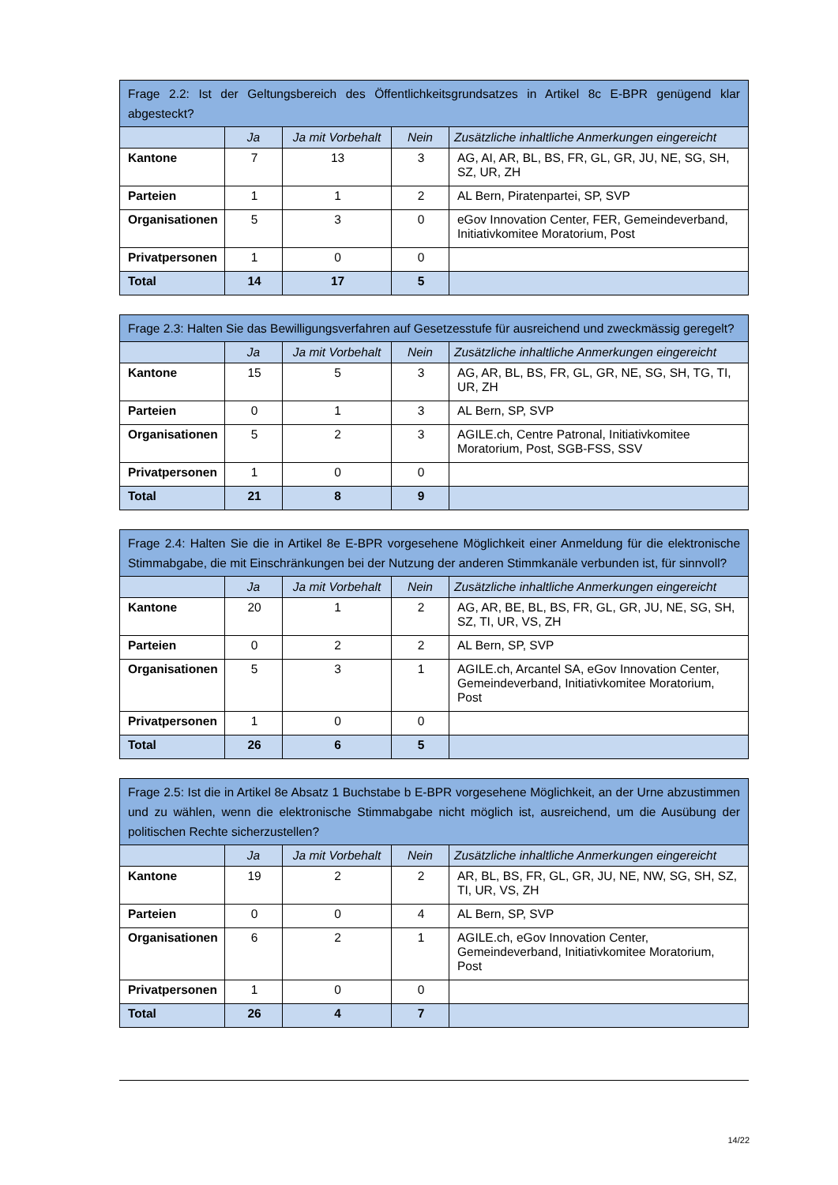| Frage 2.2: Ist der Geltungsbereich des Öffentlichkeitsgrundsatzes in Artikel 8c E-BPR genügend klar abgesteckt? | | | | |
| | Ja | Ja mit Vorbehalt | Nein | Zusätzliche inhaltliche Anmerkungen eingereicht |
| Kantone | 7 | 13 | 3 | AG, AI, AR, BL, BS, FR, GL, GR, JU, NE, SG, SH, SZ, UR, ZH |
| Parteien | 1 | 1 | 2 | AL Bern, Piratenpartei, SP, SVP |
| Organisationen | 5 | 3 | 0 | eGov Innovation Center, FER, Gemeindeverband, Initiativkomitee Moratorium, Post |
| Privatpersonen | 1 | 0 | 0 | |
| Total | 14 | 17 | 5 | |
| Frage 2.3: Halten Sie das Bewilligungsverfahren auf Gesetzesstufe für ausreichend und zweckmässig geregelt? | | | | |
| | Ja | Ja mit Vorbehalt | Nein | Zusätzliche inhaltliche Anmerkungen eingereicht |
| Kantone | 15 | 5 | 3 | AG, AR, BL, BS, FR, GL, GR, NE, SG, SH, TG, TI, UR, ZH |
| Parteien | 0 | 1 | 3 | AL Bern, SP, SVP |
| Organisationen | 5 | 2 | 3 | AGILE.ch, Centre Patronal, Initiativkomitee Moratorium, Post, SGB-FSS, SSV |
| Privatpersonen | 1 | 0 | 0 | |
| Total | 21 | 8 | 9 | |
| Frage 2.4: Halten Sie die in Artikel 8e E-BPR vorgesehene Möglichkeit einer Anmeldung für die elektronische Stimmabgabe, die mit Einschränkungen bei der Nutzung der anderen Stimmkanäle verbunden ist, für sinnvoll? | | | | |
| | Ja | Ja mit Vorbehalt | Nein | Zusätzliche inhaltliche Anmerkungen eingereicht |
| Kantone | 20 | 1 | 2 | AG, AR, BE, BL, BS, FR, GL, GR, JU, NE, SG, SH, SZ, TI, UR, VS, ZH |
| Parteien | 0 | 2 | 2 | AL Bern, SP, SVP |
| Organisationen | 5 | 3 | 1 | AGILE.ch, Arcantel SA, eGov Innovation Center, Gemeindeverband, Initiativkomitee Moratorium, Post |
| Privatpersonen | 1 | 0 | 0 | |
| Total | 26 | 6 | 5 | |
| Frage 2.5: Ist die in Artikel 8e Absatz 1 Buchstabe b E-BPR vorgesehene Möglichkeit, an der Urne abzustimmen und zu wählen, wenn die elektronische Stimmabgabe nicht möglich ist, ausreichend, um die Ausübung der politischen Rechte sicherzustellen? | | | | |
| | Ja | Ja mit Vorbehalt | Nein | Zusätzliche inhaltliche Anmerkungen eingereicht |
| Kantone | 19 | 2 | 2 | AR, BL, BS, FR, GL, GR, JU, NE, NW, SG, SH, SZ, TI, UR, VS, ZH |
| Parteien | 0 | 0 | 4 | AL Bern, SP, SVP |
| Organisationen | 6 | 2 | 1 | AGILE.ch, eGov Innovation Center, Gemeindeverband, Initiativkomitee Moratorium, Post |
| Privatpersonen | 1 | 0 | 0 | |
| Total | 26 | 4 | 7 | |
14/22